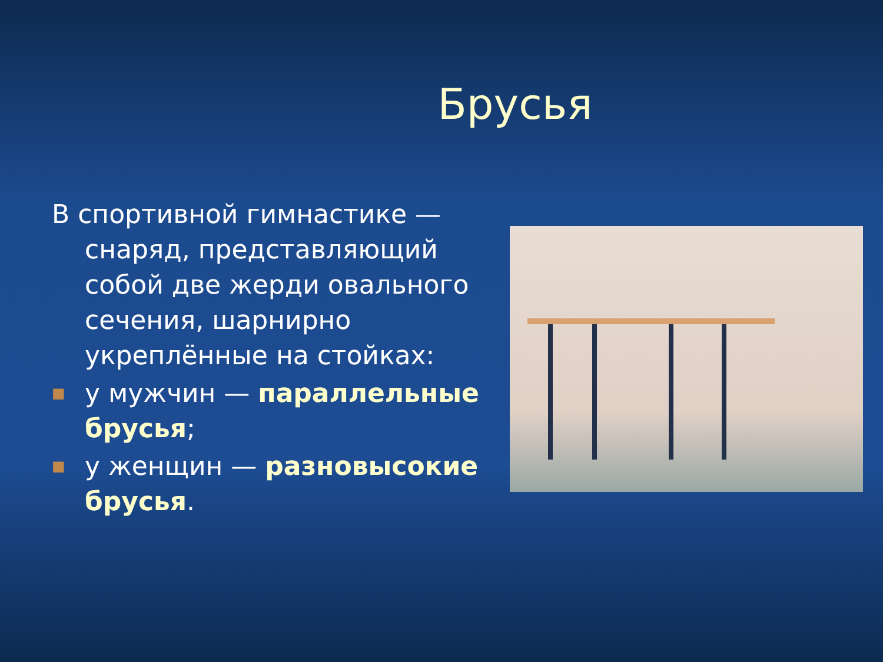Брусья
В спортивной гимнастике — снаряд, представляющий собой две жерди овального сечения, шарнирно укреплённые на стойках:
■
у мужчин — параллельные брусья;
■
у женщин — разновысокие брусья.